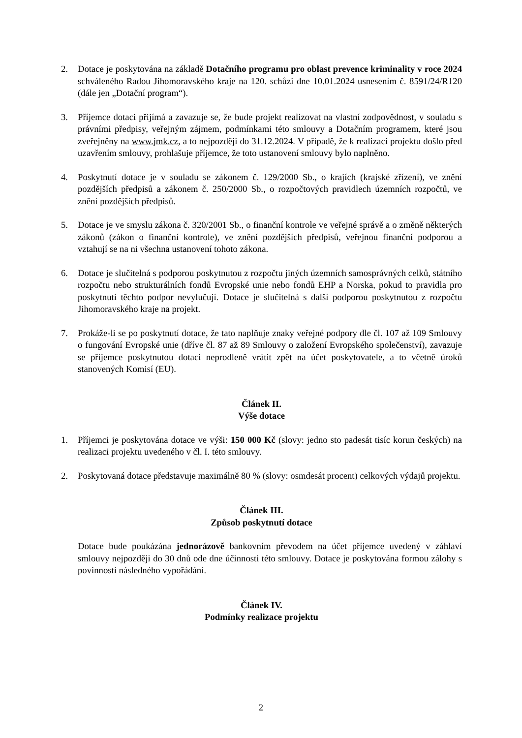2. Dotace je poskytována na základě Dotačního programu pro oblast prevence kriminality v roce 2024 schváleného Radou Jihomoravského kraje na 120. schůzi dne 10.01.2024 usnesením č. 8591/24/R120 (dále jen „Dotační program“).
3. Příjemce dotaci přijímá a zavazuje se, že bude projekt realizovat na vlastní zodpovědnost, v souladu s právními předpisy, veřejným zájmem, podmínkami této smlouvy a Dotačním programem, které jsou zveřejněny na www.jmk.cz, a to nejpozději do 31.12.2024. V případě, že k realizaci projektu došlo před uzavřením smlouvy, prohlašuje příjemce, že toto ustanovení smlouvy bylo naplněno.
4. Poskytnutí dotace je v souladu se zákonem č. 129/2000 Sb., o krajích (krajské zřízení), ve znění pozdějších předpisů a zákonem č. 250/2000 Sb., o rozpočtových pravidlech územních rozpočtů, ve znění pozdějších předpisů.
5. Dotace je ve smyslu zákona č. 320/2001 Sb., o finanční kontrole ve veřejné správě a o změně některých zákonů (zákon o finanční kontrole), ve znění pozdějších předpisů, veřejnou finanční podporou a vztahují se na ni všechna ustanovení tohoto zákona.
6. Dotace je slučitelná s podporou poskytnutou z rozpočtu jiných územních samosprávných celků, státního rozpočtu nebo strukturálních fondů Evropské unie nebo fondů EHP a Norska, pokud to pravidla pro poskytnutí těchto podpor nevylučují. Dotace je slučitelná s další podporou poskytnutou z rozpočtu Jihomoravského kraje na projekt.
7. Prokáže-li se po poskytnutí dotace, že tato naplňuje znaky veřejné podpory dle čl. 107 až 109 Smlouvy o fungování Evropské unie (dříve čl. 87 až 89 Smlouvy o založení Evropského společenství), zavazuje se příjemce poskytnutou dotaci neprodleně vrátit zpět na účet poskytovatele, a to včetně úroků stanovených Komisí (EU).
Článek II.
Výše dotace
1. Příjemci je poskytována dotace ve výši: 150 000 Kč (slovy: jedno sto padesát tisíc korun českých) na realizaci projektu uvedeného v čl. I. této smlouvy.
2. Poskytovaná dotace představuje maximálně 80 % (slovy: osmdesát procent) celkových výdajů projektu.
Článek III.
Způsob poskytnutí dotace
Dotace bude poukázána jednorázově bankovním převodem na účet příjemce uvedený v záhlaví smlouvy nejpozději do 30 dnů ode dne účinnosti této smlouvy. Dotace je poskytována formou zálohy s povinností následného vypořádání.
Článek IV.
Podmínky realizace projektu
2